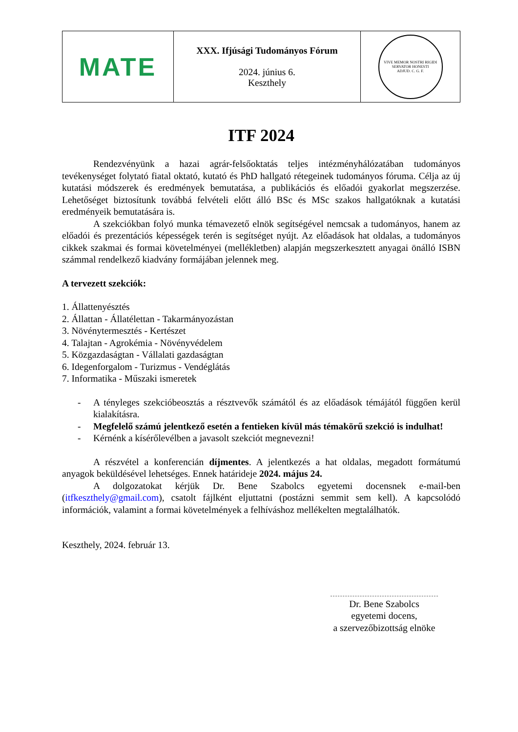| MATE | XXX. Ifjúsági Tudományos Fórum 2024. június 6. Keszthely | VIVE MEMOR NOSTRI RIGIDI SERVATOR HONESTI ADJUD. C. G. F. |
ITF 2024
Rendezvényünk a hazai agrár-felsőoktatás teljes intézményhálózatában tudományos tevékenységet folytató fiatal oktató, kutató és PhD hallgató rétegeinek tudományos fóruma. Célja az új kutatási módszerek és eredmények bemutatása, a publikációs és előadói gyakorlat megszerzése. Lehetőséget biztosítunk továbbá felvételi előtt álló BSc és MSc szakos hallgatóknak a kutatási eredményeik bemutatására is.
A szekciókban folyó munka témavezető elnök segítségével nemcsak a tudományos, hanem az előadói és prezentációs képességek terén is segítséget nyújt. Az előadások hat oldalas, a tudományos cikkek szakmai és formai követelményei (mellékletben) alapján megszerkesztett anyagai önálló ISBN számmal rendelkező kiadvány formájában jelennek meg.
A tervezett szekciók:
1. Állattenyésztés
2. Állattan - Állatélettan - Takarmányozástan
3. Növénytermesztés - Kertészet
4. Talajtan - Agrokémia - Növényvédelem
5. Közgazdaságtan - Vállalati gazdaságtan
6. Idegenforgalom - Turizmus - Vendéglátás
7. Informatika - Műszaki ismeretek
- A tényleges szekcióbeosztás a résztvevők számától és az előadások témájától függően kerül kialakításra.
- Megfelelő számú jelentkező esetén a fentieken kívül más témakörű szekció is indulhat!
- Kérnénk a kísérőlevélben a javasolt szekciót megnevezni!
A részvétel a konferencián díjmentes. A jelentkezés a hat oldalas, megadott formátumú anyagok beküldésével lehetséges. Ennek határideje 2024. május 24.
A dolgozatokat kérjük Dr. Bene Szabolcs egyetemi docensnek e-mail-ben (itfkeszthely@gmail.com), csatolt fájlként eljuttatni (postázni semmit sem kell). A kapcsolódó információk, valamint a formai követelmények a felhíváshoz mellékelten megtalálhatók.
Keszthely, 2024. február 13.
Dr. Bene Szabolcs
egyetemi docens,
a szervezőbizottság elnöke